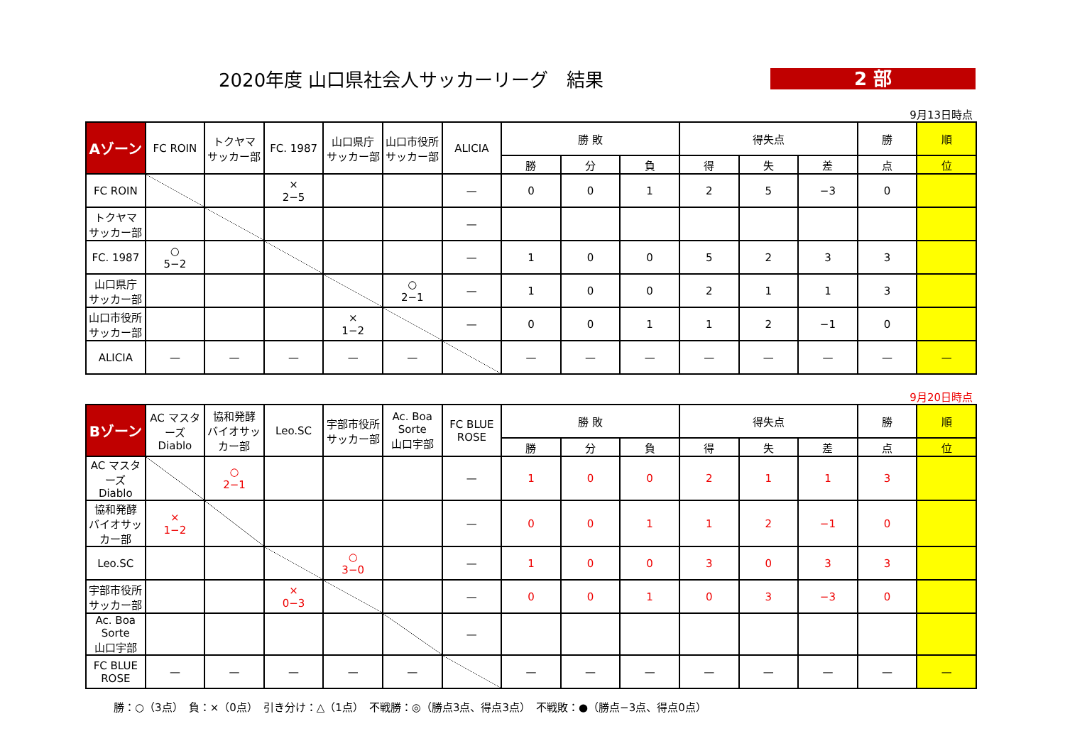2020年度 山口県社会人サッカーリーグ　結果
2 部
9月13日時点
| Aゾーン | FC ROIN | トクヤマ サッカー部 | FC. 1987 | 山口県庁 サッカー部 | 山口市役所 サッカー部 | ALICIA | 勝 敗 | | | 得失点 | | | 勝 | 順 |
| --- | --- | --- | --- | --- | --- | --- | --- | --- | --- | --- | --- | --- | --- | --- |
| | | | | | | | 勝 | 分 | 負 | 得 | 失 | 差 | 点 | 位 |
| FC ROIN | | | × 2−5 | | | — | 0 | 0 | 1 | 2 | 5 | −3 | 0 | |
| トクヤマ サッカー部 | | | | | | — | | | | | | | | |
| FC. 1987 | ○ 5−2 | | | | | — | 1 | 0 | 0 | 5 | 2 | 3 | 3 | |
| 山口県庁 サッカー部 | | | | | ○ 2−1 | — | 1 | 0 | 0 | 2 | 1 | 1 | 3 | |
| 山口市役所 サッカー部 | | | | × 1−2 | | — | 0 | 0 | 1 | 1 | 2 | −1 | 0 | |
| ALICIA | — | — | — | — | — | | — | — | — | — | — | — | — | — |
9月20日時点
| Bゾーン | AC マスターズ Diablo | 協和発酵 バイオサッカー部 | Leo.SC | 宇部市役所 サッカー部 | Ac. Boa Sorte 山口宇部 | FC BLUE ROSE | 勝 敗 | | | 得失点 | | | 勝 | 順 |
| --- | --- | --- | --- | --- | --- | --- | --- | --- | --- | --- | --- | --- | --- | --- |
| | | | | | | | 勝 | 分 | 負 | 得 | 失 | 差 | 点 | 位 |
| AC マスターズ Diablo | | ○ 2−1 | | | | — | 1 | 0 | 0 | 2 | 1 | 1 | 3 | |
| 協和発酵 バイオサッカー部 | × 1−2 | | | | | — | 0 | 0 | 1 | 1 | 2 | −1 | 0 | |
| Leo.SC | | | | ○ 3−0 | | — | 1 | 0 | 0 | 3 | 0 | 3 | 3 | |
| 宇部市役所 サッカー部 | | | × 0−3 | | | — | 0 | 0 | 1 | 0 | 3 | −3 | 0 | |
| Ac. Boa Sorte 山口宇部 | | | | | | — | | | | | | | | |
| FC BLUE ROSE | — | — | — | — | — | | — | — | — | — | — | — | — | — |
勝：○（3点）　負：×（0点）　引き分け：△（1点）　不戦勝：◎（勝点3点、得点3点）　不戦敗：●（勝点−3点、得点0点）